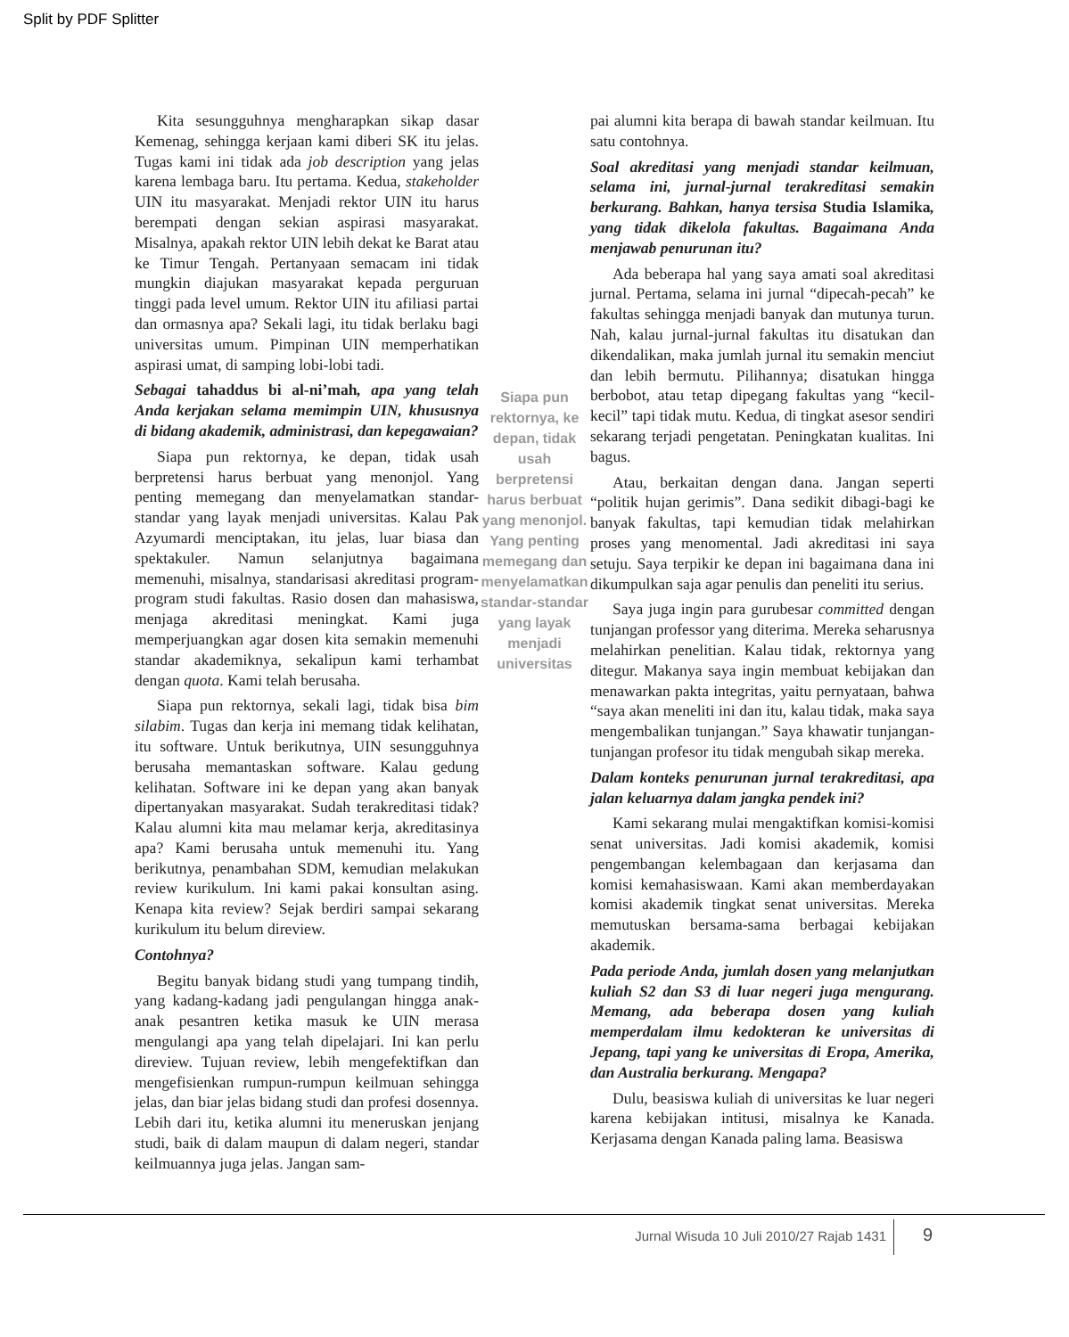Split by PDF Splitter
Kita sesungguhnya mengharapkan sikap dasar Kemenag, sehingga kerjaan kami diberi SK itu jelas. Tugas kami ini tidak ada job description yang jelas karena lembaga baru. Itu pertama. Kedua, stakeholder UIN itu masyarakat. Menjadi rektor UIN itu harus berempati dengan sekian aspirasi masyarakat. Misalnya, apakah rektor UIN lebih dekat ke Barat atau ke Timur Tengah. Pertanyaan semacam ini tidak mungkin diajukan masyarakat kepada perguruan tinggi pada level umum. Rektor UIN itu afiliasi partai dan ormasnya apa? Sekali lagi, itu tidak berlaku bagi universitas umum. Pimpinan UIN memperhatikan aspirasi umat, di samping lobi-lobi tadi.
Sebagai tahaddus bi al-ni’mah, apa yang telah Anda kerjakan selama memimpin UIN, khususnya di bidang akademik, administrasi, dan kepegawaian?
Siapa pun rektornya, ke depan, tidak usah berpretensi harus berbuat yang menonjol. Yang penting memegang dan menyelamatkan standar-standar yang layak menjadi universitas. Kalau Pak Azyumardi menciptakan, itu jelas, luar biasa dan spektakuler. Namun selanjutnya bagaimana memenuhi, misalnya, standarisasi akreditasi program-program studi fakultas. Rasio dosen dan mahasiswa, menjaga akreditasi meningkat. Kami juga memperjuangkan agar dosen kita semakin memenuhi standar akademiknya, sekalipun kami terhambat dengan quota. Kami telah berusaha.
Siapa pun rektornya, sekali lagi, tidak bisa bim silabim. Tugas dan kerja ini memang tidak kelihatan, itu software. Untuk berikutnya, UIN sesungguhnya berusaha memantaskan software. Kalau gedung kelihatan. Software ini ke depan yang akan banyak dipertanyakan masyarakat. Sudah terakreditasi tidak? Kalau alumni kita mau melamar kerja, akreditasinya apa? Kami berusaha untuk memenuhi itu. Yang berikutnya, penambahan SDM, kemudian melakukan review kurikulum. Ini kami pakai konsultan asing. Kenapa kita review? Sejak berdiri sampai sekarang kurikulum itu belum direview.
Contohnya?
Begitu banyak bidang studi yang tumpang tindih, yang kadang-kadang jadi pengulangan hingga anak-anak pesantren ketika masuk ke UIN merasa mengulangi apa yang telah dipelajari. Ini kan perlu direview. Tujuan review, lebih mengefektifkan dan mengefisienkan rumpun-rumpun keilmuan sehingga jelas, dan biar jelas bidang studi dan profesi dosennya. Lebih dari itu, ketika alumni itu meneruskan jenjang studi, baik di dalam maupun di dalam negeri, standar keilmuannya juga jelas. Jangan sam-
Siapa pun rektornya, ke depan, tidak usah berpretensi harus berbuat yang menonjol. Yang penting memegang dan menyelamatkan standar-standar yang layak menjadi universitas
pai alumni kita berapa di bawah standar keilmuan. Itu satu contohnya.
Soal akreditasi yang menjadi standar keilmuan, selama ini, jurnal-jurnal terakreditasi semakin berkurang. Bahkan, hanya tersisa Studia Islamika, yang tidak dikelola fakultas. Bagaimana Anda menjawab penurunan itu?
Ada beberapa hal yang saya amati soal akreditasi jurnal. Pertama, selama ini jurnal “dipecah-pecah” ke fakultas sehingga menjadi banyak dan mutunya turun. Nah, kalau jurnal-jurnal fakultas itu disatukan dan dikendalikan, maka jumlah jurnal itu semakin menciut dan lebih bermutu. Pilihannya; disatukan hingga berbobot, atau tetap dipegang fakultas yang “kecil-kecil” tapi tidak mutu. Kedua, di tingkat asesor sendiri sekarang terjadi pengetatan. Peningkatan kualitas. Ini bagus.
Atau, berkaitan dengan dana. Jangan seperti “politik hujan gerimis”. Dana sedikit dibagi-bagi ke banyak fakultas, tapi kemudian tidak melahirkan proses yang menomental. Jadi akreditasi ini saya setuju. Saya terpikir ke depan ini bagaimana dana ini dikumpulkan saja agar penulis dan peneliti itu serius.
Saya juga ingin para gurubesar committed dengan tunjangan professor yang diterima. Mereka seharusnya melahirkan penelitian. Kalau tidak, rektornya yang ditegur. Makanya saya ingin membuat kebijakan dan menawarkan pakta integritas, yaitu pernyataan, bahwa “saya akan meneliti ini dan itu, kalau tidak, maka saya mengembalikan tunjangan.” Saya khawatir tunjangan-tunjangan profesor itu tidak mengubah sikap mereka.
Dalam konteks penurunan jurnal terakreditasi, apa jalan keluarnya dalam jangka pendek ini?
Kami sekarang mulai mengaktifkan komisi-komisi senat universitas. Jadi komisi akademik, komisi pengembangan kelembagaan dan kerjasama dan komisi kemahasiswaan. Kami akan memberdayakan komisi akademik tingkat senat universitas. Mereka memutuskan bersama-sama berbagai kebijakan akademik.
Pada periode Anda, jumlah dosen yang melanjutkan kuliah S2 dan S3 di luar negeri juga mengurang. Memang, ada beberapa dosen yang kuliah memperdalam ilmu kedokteran ke universitas di Jepang, tapi yang ke universitas di Eropa, Amerika, dan Australia berkurang. Mengapa?
Dulu, beasiswa kuliah di universitas ke luar negeri karena kebijakan intitusi, misalnya ke Kanada. Kerjasama dengan Kanada paling lama. Beasiswa
Jurnal Wisuda 10 Juli 2010/27 Rajab 1431
9